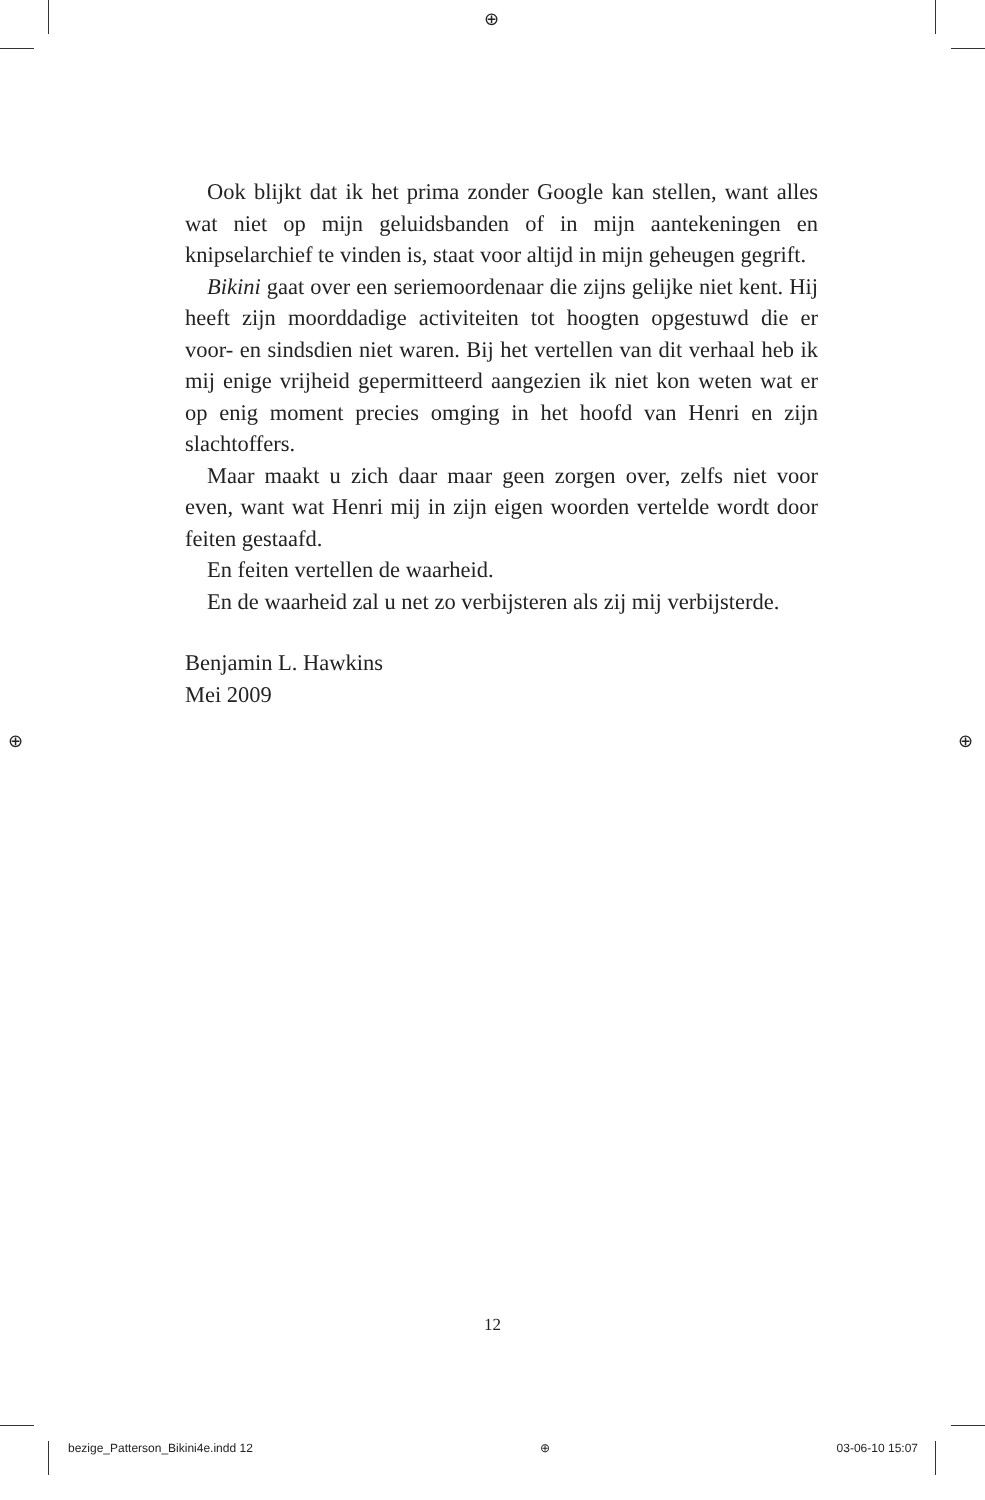⊕
⊕ ⊕
Ook blijkt dat ik het prima zonder Google kan stellen, want alles wat niet op mijn geluidsbanden of in mijn aantekeningen en knipselarchief te vinden is, staat voor altijd in mijn geheugen gegrift.
Bikini gaat over een seriemoordenaar die zijns gelijke niet kent. Hij heeft zijn moorddadige activiteiten tot hoogten opge­stuwd die er voor- en sindsdien niet waren. Bij het vertellen van dit verhaal heb ik mij enige vrijheid gepermitteerd aangezien ik niet kon weten wat er op enig moment precies omging in het hoofd van Henri en zijn slachtoffers.
Maar maakt u zich daar maar geen zorgen over, zelfs niet voor even, want wat Henri mij in zijn eigen woorden vertelde wordt door feiten gestaafd.
En feiten vertellen de waarheid.
En de waarheid zal u net zo verbijsteren als zij mij verbijs­terde.
Benjamin L. Hawkins
Mei 2009
12
bezige_Patterson_Bikini4e.indd 12 ⊕ 03-06-10 15:07